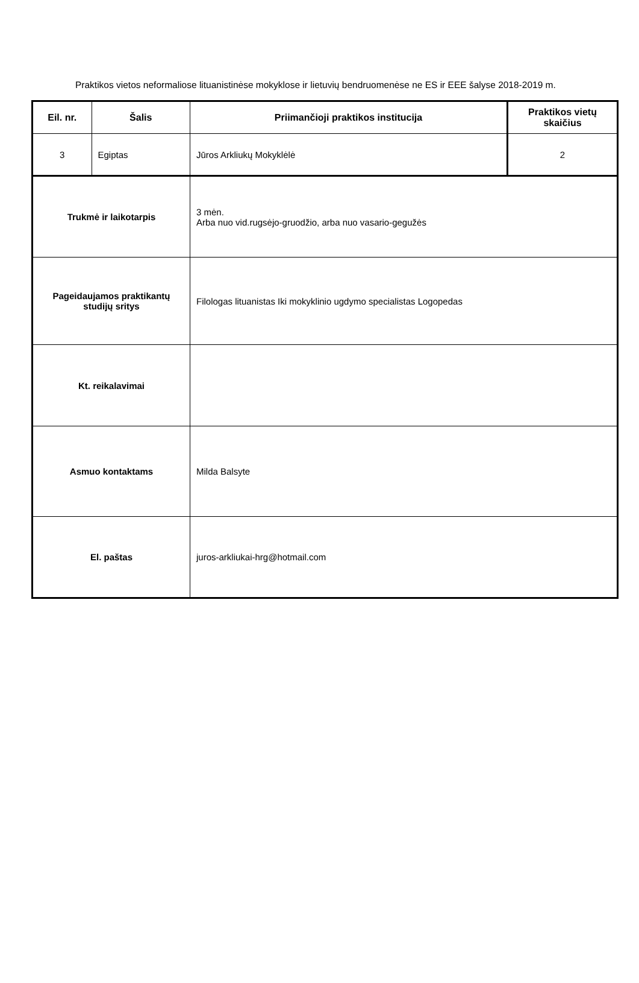Praktikos vietos neformaliose lituanistinėse mokyklose ir lietuvių bendruomenėse ne ES ir EEE šalyse 2018-2019 m.
| Eil. nr. | Šalis | Priimančioji praktikos institucija | Praktikos vietų skaičius |
| --- | --- | --- | --- |
| 3 | Egiptas | Jūros Arkliukų Mokyklėlė | 2 |
| Trukmė ir laikotarpis | | 3 mėn. Arba nuo vid.rugsėjo-gruodžio, arba nuo vasario-gegužės | |
| Pageidaujamos praktikantų studijų sritys | | Filologas lituanistas Iki mokyklinio ugdymo specialistas Logopedas | |
| Kt. reikalavimai | | | |
| Asmuo kontaktams | | Milda Balsyte | |
| El. paštas | | juros-arkliukai-hrg@hotmail.com | |